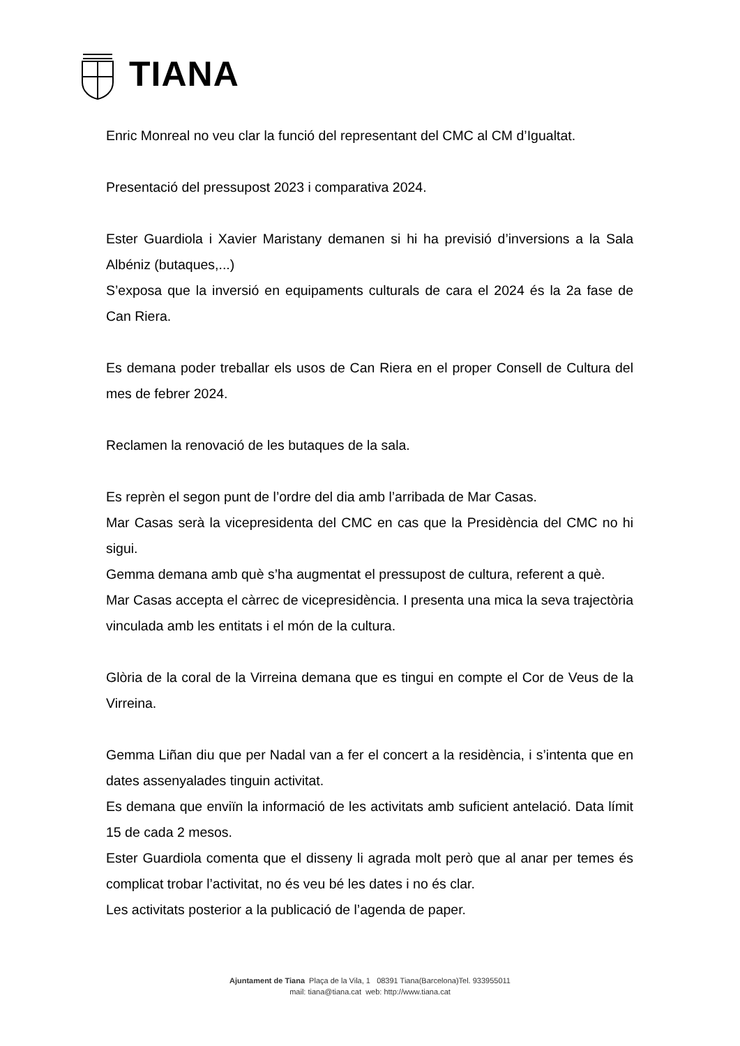TIANA
Enric Monreal no veu clar la funció del representant del CMC al CM d’Igualtat.
Presentació del pressupost 2023 i comparativa 2024.
Ester Guardiola i Xavier Maristany demanen si hi ha previsió d’inversions a la Sala Albéniz (butaques,...)
S’exposa que la inversió en equipaments culturals de cara el 2024 és la 2a fase de Can Riera.
Es demana poder treballar els usos de Can Riera en el proper Consell de Cultura del mes de febrer 2024.
Reclamen la renovació de les butaques de la sala.
Es reprèn el segon punt de l’ordre del dia amb l’arribada de Mar Casas.
Mar Casas serà la vicepresidenta del CMC en cas que la Presidència del CMC no hi sigui.
Gemma demana amb què s’ha augmentat el pressupost de cultura, referent a què.
Mar Casas accepta el càrrec de vicepresidència. I presenta una mica la seva trajectòria vinculada amb les entitats i el món de la cultura.
Glòria de la coral de la Virreina demana que es tingui en compte el Cor de Veus de la Virreina.
Gemma Liñan diu que per Nadal van a fer el concert a la residència, i s’intenta que en dates assenyalades tinguin activitat.
Es demana que enviïn la informació de les activitats amb suficient antelació. Data límit 15 de cada 2 mesos.
Ester Guardiola comenta que el disseny li agrada molt però que al anar per temes és complicat trobar l’activitat, no és veu bé les dates i no és clar.
Les activitats posterior a la publicació de l’agenda de paper.
Ajuntament de Tiana Plaça de la Vila, 1 08391 Tiana(Barcelona)Tel. 933955011
mail: tiana@tiana.cat web: http://www.tiana.cat